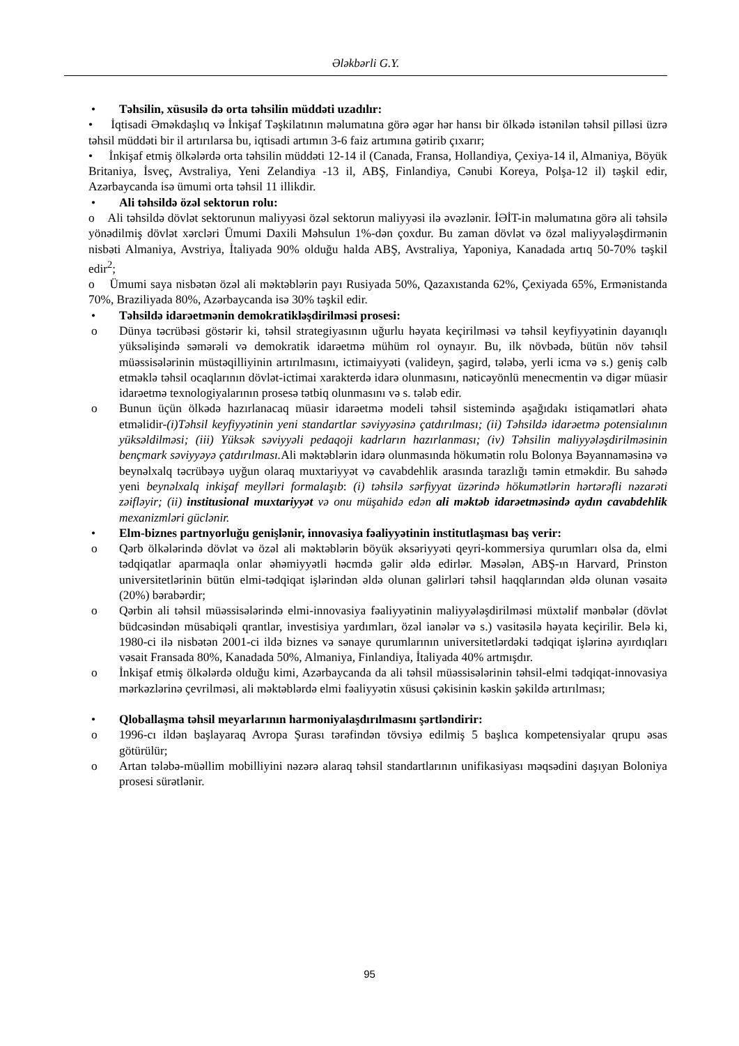Ələkbərli G.Y.
• Təhsilin, xüsusilə də orta təhsilin müddəti uzadılır:
• İqtisadi Əməkdaşlıq və İnkişaf Təşkilatının məlumatına görə əgər hər hansı bir ölkədə istənilən təhsil pilləsi üzrə təhsil müddəti bir il artırılarsa bu, iqtisadi artımın 3-6 faiz artımına gətirib çıxarır;
• İnkişaf etmiş ölkələrdə orta təhsilin müddəti 12-14 il (Canada, Fransa, Hollandiya, Çexiya-14 il, Almaniya, Böyük Britaniya, İsveç, Avstraliya, Yeni Zelandiya -13 il, ABŞ, Finlandiya, Cənubi Koreya, Polşa-12 il) təşkil edir, Azərbaycanda isə ümumi orta təhsil 11 illikdir.
• Ali təhsildə özəl sektorun rolu:
o Ali təhsildə dövlət sektorunun maliyyəsi özəl sektorun maliyyəsi ilə əvəzlənir. İƏİT-in məlumatına görə ali təhsilə yönədilmiş dövlət xərcləri Ümumi Daxili Məhsulun 1%-dən çoxdur. Bu zaman dövlət və özəl maliyyələşdirmənin nisbəti Almaniya, Avstriya, İtaliyada 90% olduğu halda ABŞ, Avstraliya, Yaponiya, Kanadada artıq 50-70% təşkil edir<sup>2</sup>;
o Ümumi saya nisbətən özəl ali məktəblərin payı Rusiyada 50%, Qazaxıstanda 62%, Çexiyada 65%, Ermənistanda 70%, Braziliyada 80%, Azərbaycanda isə 30% təşkil edir.
• Təhsildə idarəetmənin demokratikləşdirilməsi prosesi:
o Dünya təcrübəsi göstərir ki, təhsil strategiyasının uğurlu həyata keçirilməsi və təhsil keyfiyyətinin dayanıqlı yüksəlişində səmərəli və demokratik idarəetmə mühüm rol oynayır. Bu, ilk növbədə, bütün növ təhsil müəssisələrinin müstəqilliyinin artırılmasını, ictimaiyyəti (valideyn, şagird, tələbə, yerli icma və s.) geniş cəlb etməklə təhsil ocaqlarının dövlət-ictimai xarakterdə idarə olunmasını, nəticəyönlü menecmentin və digər müasir idarəetmə texnologiyalarının prosesə tətbiq olunmasını və s. tələb edir.
o Bunun üçün ölkədə hazırlanacaq müasir idarəetmə modeli təhsil sistemində aşağıdakı istiqamətləri əhatə etməlidir-(i)Təhsil keyfiyyətinin yeni standartlar səviyyəsinə çatdırılması; (ii) Təhsildə idarəetmə potensialının yüksəldilməsi; (iii) Yüksək səviyyəli pedaqoji kadrların hazırlanması; (iv) Təhsilin maliyyələşdirilməsinin bençmark səviyyəyə çatdırılması. Ali məktəblərin idarə olunmasında hökumətin rolu Bolonya Bəyannaməsinə və beynəlxalq təcrübəyə uyğun olaraq muxtariyyət və cavabdehlik arasında tarazlığı təmin etməkdir. Bu sahədə yeni beynəlxalq inkişaf meylləri formalaşıb: (i) təhsilə sərfiyyat üzərində hökumətlərin hərtərəfli nəzarəti zəifləyir; (ii) institusional muxtariyyət və onu müşahidə edən ali məktəb idarəetməsində aydın cavabdehlik mexanizmləri güclənir.
• Elm-biznes partnyorluğu genişlənir, innovasiya fəaliyyətinin institutlaşması baş verir:
o Qərb ölkələrində dövlət və özəl ali məktəblərin böyük əksəriyyəti qeyri-kommersiya qurumları olsa da, elmi tədqiqatlar aparmaqla onlar əhəmiyyətli həcmdə gəlir əldə edirlər. Məsələn, ABŞ-ın Harvard, Prinston universitetlərinin bütün elmi-tədqiqat işlərindən əldə olunan gəlirləri təhsil haqqlarından əldə olunan vəsaitə (20%) bərabərdir;
o Qərbin ali təhsil müəssisələrində elmi-innovasiya fəaliyyətinin maliyyələşdirilməsi müxtəlif mənbələr (dövlət büdcəsindən müsabiqəli qrantlar, investisiya yardımları, özəl ianələr və s.) vasitəsilə həyata keçirilir. Belə ki, 1980-ci ilə nisbətən 2001-ci ildə biznes və sənaye qurumlarının universitetlərdəki tədqiqat işlərinə ayırdıqları vəsait Fransada 80%, Kanadada 50%, Almaniya, Finlandiya, İtaliyada 40% artmışdır.
o İnkişaf etmiş ölkələrdə olduğu kimi, Azərbaycanda da ali təhsil müəssisələrinin təhsil-elmi tədqiqat-innovasiya mərkəzlərinə çevrilməsi, ali məktəblərdə elmi fəaliyyətin xüsusi çəkisinin kəskin şəkildə artırılması;
• Qloballaşma təhsil meyarlarının harmoniyalaşdırılmasını şərtləndirir:
o 1996-cı ildən başlayaraq Avropa Şurası tərəfindən tövsiyə edilmiş 5 başlıca kompetensiyalar qrupu əsas götürülür;
o Artan tələbə-müəllim mobilliyini nəzərə alaraq təhsil standartlarının unifikasiyası məqsədini daşıyan Boloniya prosesi sürətlənir.
95